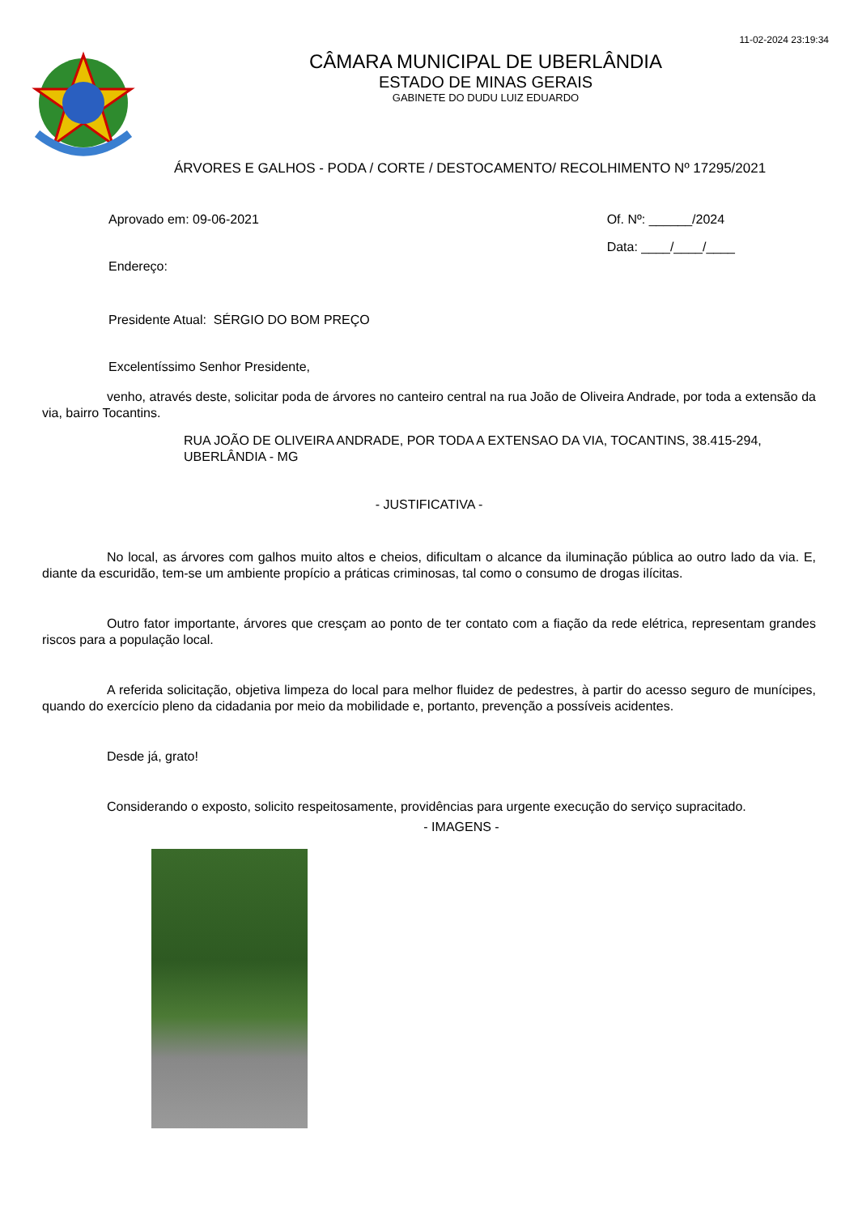11-02-2024 23:19:34
CÂMARA MUNICIPAL DE UBERLÂNDIA
ESTADO DE MINAS GERAIS
GABINETE DO DUDU LUIZ EDUARDO
ÁRVORES E GALHOS - PODA / CORTE / DESTOCAMENTO/ RECOLHIMENTO Nº 17295/2021
Aprovado em: 09-06-2021
Endereço:
Of. Nº: ______/2024
Data: ____/____/____
Presidente Atual: SÉRGIO DO BOM PREÇO
Excelentíssimo Senhor Presidente,
venho, através deste, solicitar poda de árvores no canteiro central na rua João de Oliveira Andrade, por toda a extensão da via, bairro Tocantins.
RUA JOÃO DE OLIVEIRA ANDRADE, POR TODA A EXTENSAO DA VIA, TOCANTINS, 38.415-294, UBERLÂNDIA - MG
- JUSTIFICATIVA -
No local, as árvores com galhos muito altos e cheios, dificultam o alcance da iluminação pública ao outro lado da via. E, diante da escuridão, tem-se um ambiente propício a práticas criminosas, tal como o consumo de drogas ilícitas.
Outro fator importante, árvores que cresçam ao ponto de ter contato com a fiação da rede elétrica, representam grandes riscos para a população local.
A referida solicitação, objetiva limpeza do local para melhor fluidez de pedestres, à partir do acesso seguro de munícipes, quando do exercício pleno da cidadania por meio da mobilidade e, portanto, prevenção a possíveis acidentes.
Desde já, grato!
Considerando o exposto, solicito respeitosamente, providências para urgente execução do serviço supracitado.
- IMAGENS -